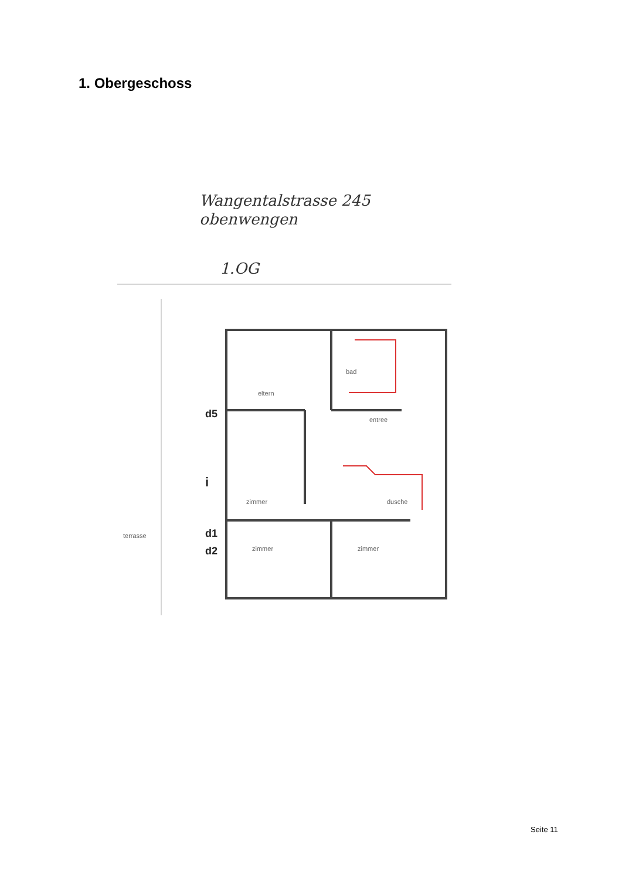1. Obergeschoss
Wangentalstrasse 245
obenwengen
1.OG
eltern
bad
entree
zimmer
zimmer zimmer
dusche
terrasse
d5
i
d1
d2
Seite 11